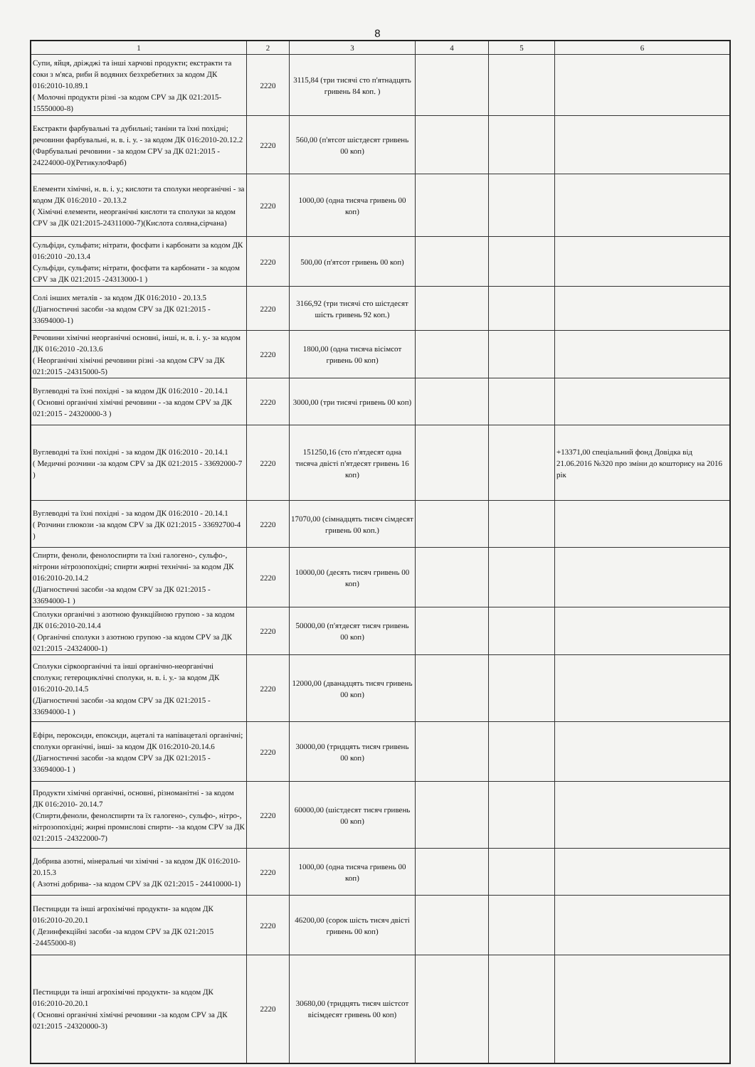8
| 1 | 2 | 3 | 4 | 5 | 6 |
| --- | --- | --- | --- | --- | --- |
| Супи, яйця, дріжджі та інші харчові продукти; екстракти та соки з м'яса, риби й водяних безхребетних за кодом ДК 016:2010-10.89.1 ( Молочні продукти різні -за кодом CPV за ДК 021:2015- 15550000-8) | 2220 | 3115,84 (три тисячі сто п'ятнадцять гривень 84 коп. ) | | | |
| Екстракти фарбувальні та дубильні; таніни та їхні похідні; речовини фарбувальні, н. в. і. у. - за кодом ДК 016:2010-20.12.2 (Фарбувальні речовини - за кодом CPV за ДК 021:2015 - 24224000-0)(РетикулоФарб) | 2220 | 560,00 (п'ятсот шістдесят гривень 00 коп) | | | |
| Елементи хімічні, н. в. і. у.; кислоти та сполуки неорганічні - за кодом ДК 016:2010 - 20.13.2 ( Хімічні елементи, неорганічні кислоти та сполуки за кодом CPV за ДК 021:2015-24311000-7)(Кислота соляна,сірчана) | 2220 | 1000,00 (одна тисяча гривень 00 коп) | | | |
| Сульфіди, сульфати; нітрати, фосфати і карбонати за кодом ДК 016:2010 -20.13.4 Сульфіди, сульфати; нітрати, фосфати та карбонати - за кодом CPV за ДК 021:2015 -24313000-1 ) | 2220 | 500,00 (п'ятсот гривень 00 коп) | | | |
| Солі інших металів - за кодом ДК 016:2010 - 20.13.5 (Діагностичні засоби -за кодом CPV за ДК 021:2015 - 33694000-1) | 2220 | 3166,92 (три тисячі сто шістдесят шість гривень 92 коп.) | | | |
| Речовини хімічні неорганічні основні, інші, н. в. і. у.- за кодом ДК 016:2010 -20.13.6 ( Неорганічні хімічні речовини різні -за кодом CPV за ДК 021:2015 -24315000-5) | 2220 | 1800,00 (одна тисяча вісімсот гривень 00 коп) | | | |
| Вуглеводні та їхні похідні - за кодом ДК 016:2010 - 20.14.1 ( Основні органічні хімічні речовини - -за кодом CPV за ДК 021:2015 - 24320000-3 ) | 2220 | 3000,00 (три тисячі гривень 00 коп) | | | |
| Вуглеводні та їхні похідні - за кодом ДК 016:2010 - 20.14.1 ( Медичні розчини -за кодом CPV за ДК 021:2015 - 33692000-7 ) | 2220 | 151250,16 (сто п'ятдесят одна тисяча двісті п'ятдесят гривень 16 коп) | | | +13371,00 спеціальний фонд Довідка від 21.06.2016 №320 про зміни до кошторису на 2016 рік |
| Вуглеводні та їхні похідні - за кодом ДК 016:2010 - 20.14.1 ( Розчини глюкози -за кодом CPV за ДК 021:2015 - 33692700-4 ) | 2220 | 17070,00 (сімнадцять тисяч сімдесят гривень 00 коп.) | | | |
| Спирти, феноли, фенолоспирти та їхні галогено-, сульфо-, нітрони нітрозопохідні; спирти жирні технічні- за кодом ДК 016:2010-20.14.2 (Діагностичні засоби -за кодом CPV за ДК 021:2015 - 33694000-1 ) | 2220 | 10000,00 (десять тисяч гривень 00 коп) | | | |
| Сполуки органічні з азотною функційною групою - за кодом ДК 016:2010-20.14.4 ( Органічні сполуки з азотною групою -за кодом CPV за ДК 021:2015 -24324000-1) | 2220 | 50000,00 (п'ятдесят тисяч гривень 00 коп) | | | |
| Сполуки сіркоорганічні та інші органічно-неорганічні сполуки; гетероциклічні сполуки, н. в. і. у.- за кодом ДК 016:2010-20.14.5 (Діагностичні засоби -за кодом CPV за ДК 021:2015 - 33694000-1 ) | 2220 | 12000,00 (дванадцять тисяч гривень 00 коп) | | | |
| Ефіри, пероксиди, епоксиди, ацеталі та напівацеталі органічні; сполуки органічні, інші- за кодом ДК 016:2010-20.14.6 (Діагностичні засоби -за кодом CPV за ДК 021:2015 - 33694000-1 ) | 2220 | 30000,00 (тридцять тисяч гривень 00 коп) | | | |
| Продукти хімічні органічні, основні, різноманітні - за кодом ДК 016:2010- 20.14.7 (Спирти,феноли, фенолспирти та їх галогено-, сульфо-, нітро-, нітрозопохідні; жирні промислові спирти- -за кодом CPV за ДК 021:2015 -24322000-7) | 2220 | 60000,00 (шістдесят тисяч гривень 00 коп) | | | |
| Добрива азотні, мінеральні чи хімічні - за кодом ДК 016:2010- 20.15.3 ( Азотні добрива- -за кодом CPV за ДК 021:2015 - 24410000-1) | 2220 | 1000,00 (одна тисяча гривень 00 коп) | | | |
| Пестициди та інші агрохімічні продукти- за кодом ДК 016:2010-20.20.1 ( Дезинфекційні засоби -за кодом CPV за ДК 021:2015 -24455000-8) | 2220 | 46200,00 (сорок шість тисяч двісті гривень 00 коп) | | | |
| Пестициди та інші агрохімічні продукти- за кодом ДК 016:2010-20.20.1 ( Основні органічні хімічні речовини -за кодом CPV за ДК 021:2015 -24320000-3) | 2220 | 30680,00 (тридцять тисяч шістсот вісімдесят гривень 00 коп) | | | |